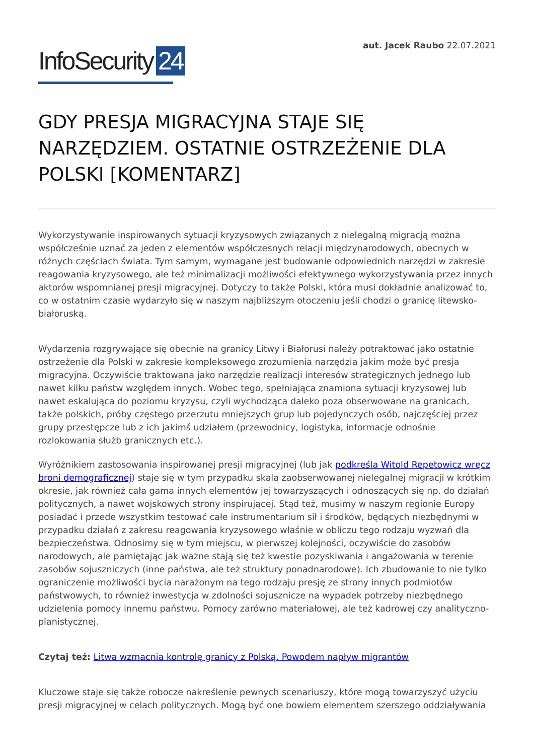InfoSecurity 24
aut. Jacek Raubo 22.07.2021
GDY PRESJA MIGRACYJNA STAJE SIĘ NARZĘDZIEM. OSTATNIE OSTRZEŻENIE DLA POLSKI [KOMENTARZ]
Wykorzystywanie inspirowanych sytuacji kryzysowych związanych z nielegalną migracją można współcześnie uznać za jeden z elementów współczesnych relacji międzynarodowych, obecnych w różnych częściach świata. Tym samym, wymagane jest budowanie odpowiednich narzędzi w zakresie reagowania kryzysowego, ale też minimalizacji możliwości efektywnego wykorzystywania przez innych aktorów wspomnianej presji migracyjnej. Dotyczy to także Polski, która musi dokładnie analizować to, co w ostatnim czasie wydarzyło się w naszym najbliższym otoczeniu jeśli chodzi o granicę litewsko-białoruską.
Wydarzenia rozgrywające się obecnie na granicy Litwy i Białorusi należy potraktować jako ostatnie ostrzeżenie dla Polski w zakresie kompleksowego zrozumienia narzędzia jakim może być presja migracyjna. Oczywiście traktowana jako narzędzie realizacji interesów strategicznych jednego lub nawet kilku państw względem innych. Wobec tego, spełniająca znamiona sytuacji kryzysowej lub nawet eskalująca do poziomu kryzysu, czyli wychodząca daleko poza obserwowane na granicach, także polskich, próby częstego przerzutu mniejszych grup lub pojedynczych osób, najczęściej przez grupy przestępcze lub z ich jakimś udziałem (przewodnicy, logistyka, informacje odnośnie rozlokowania służb granicznych etc.).
Wyróżnikiem zastosowania inspirowanej presji migracyjnej (lub jak podkreśla Witold Repetowicz wręcz broni demograficznej) staje się w tym przypadku skala zaobserwowanej nielegalnej migracji w krótkim okresie, jak również cała gama innych elementów jej towarzyszących i odnoszących się np. do działań politycznych, a nawet wojskowych strony inspirującej. Stąd też, musimy w naszym regionie Europy posiadać i przede wszystkim testować całe instrumentarium sił i środków, będących niezbędnymi w przypadku działań z zakresu reagowania kryzysowego właśnie w obliczu tego rodzaju wyzwań dla bezpieczeństwa. Odnosimy się w tym miejscu, w pierwszej kolejności, oczywiście do zasobów narodowych, ale pamiętając jak ważne stają się też kwestie pozyskiwania i angażowania w terenie zasobów sojuszniczych (inne państwa, ale też struktury ponadnarodowe). Ich zbudowanie to nie tylko ograniczenie możliwości bycia narażonym na tego rodzaju presję ze strony innych podmiotów państwowych, to również inwestycja w zdolności sojusznicze na wypadek potrzeby niezbędnego udzielenia pomocy innemu państwu. Pomocy zarówno materiałowej, ale też kadrowej czy analityczno-planistycznej.
Czytaj też: Litwa wzmacnia kontrolę granicy z Polską. Powodem napływ migrantów
Kluczowe staje się także robocze nakreślenie pewnych scenariuszy, które mogą towarzyszyć użyciu presji migracyjnej w celach politycznych. Mogą być one bowiem elementem szerszego oddziaływania